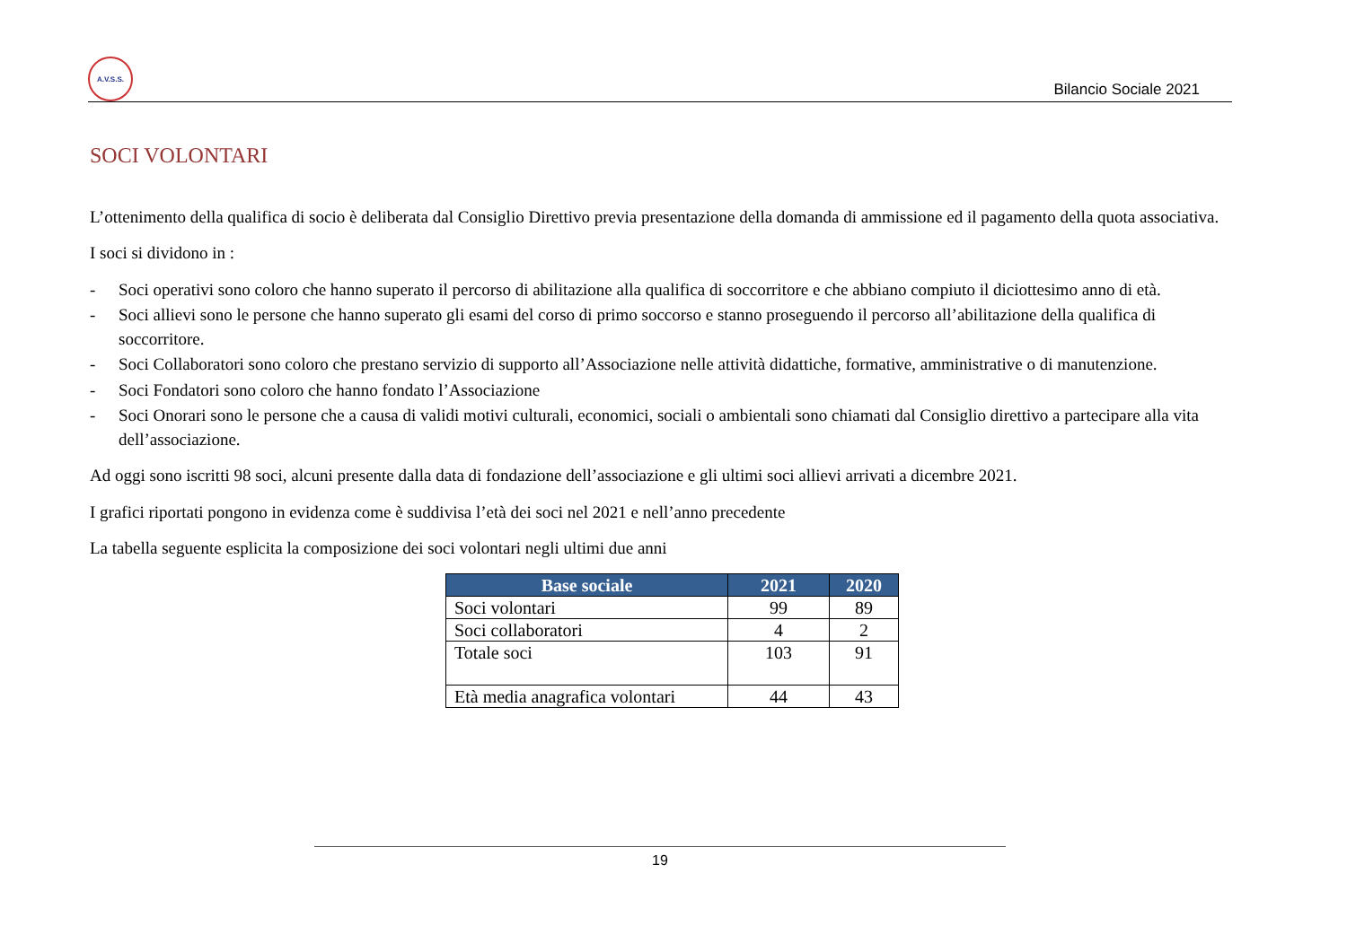A.V.S.S.
Bilancio Sociale 2021
SOCI VOLONTARI
L’ottenimento della qualifica di socio è deliberata dal Consiglio Direttivo previa presentazione della domanda di ammissione ed il pagamento della quota associativa.
I soci si dividono in :
- Soci operativi sono coloro che hanno superato il percorso di abilitazione alla qualifica di soccorritore e che abbiano compiuto il diciottesimo anno di età.
- Soci allievi sono le persone che hanno superato gli esami del corso di primo soccorso e stanno proseguendo il percorso all’abilitazione della qualifica di soccorritore.
- Soci Collaboratori sono coloro che prestano servizio di supporto all’Associazione nelle attività didattiche, formative, amministrative o di manutenzione.
- Soci Fondatori sono coloro che hanno fondato l’Associazione
- Soci Onorari sono le persone che a causa di validi motivi culturali, economici, sociali o ambientali sono chiamati dal Consiglio direttivo a partecipare alla vita dell’associazione.
Ad oggi sono iscritti 98 soci, alcuni presente dalla data di fondazione dell’associazione e gli ultimi soci allievi arrivati a dicembre 2021.
I grafici riportati pongono in evidenza come è suddivisa l’età dei soci nel 2021 e nell’anno precedente
La tabella seguente esplicita la composizione dei soci volontari negli ultimi due anni
| Base sociale | 2021 | 2020 |
| --- | --- | --- |
| Soci volontari | 99 | 89 |
| Soci collaboratori | 4 | 2 |
| Totale soci | 103 | 91 |
| Età media anagrafica volontari | 44 | 43 |
19